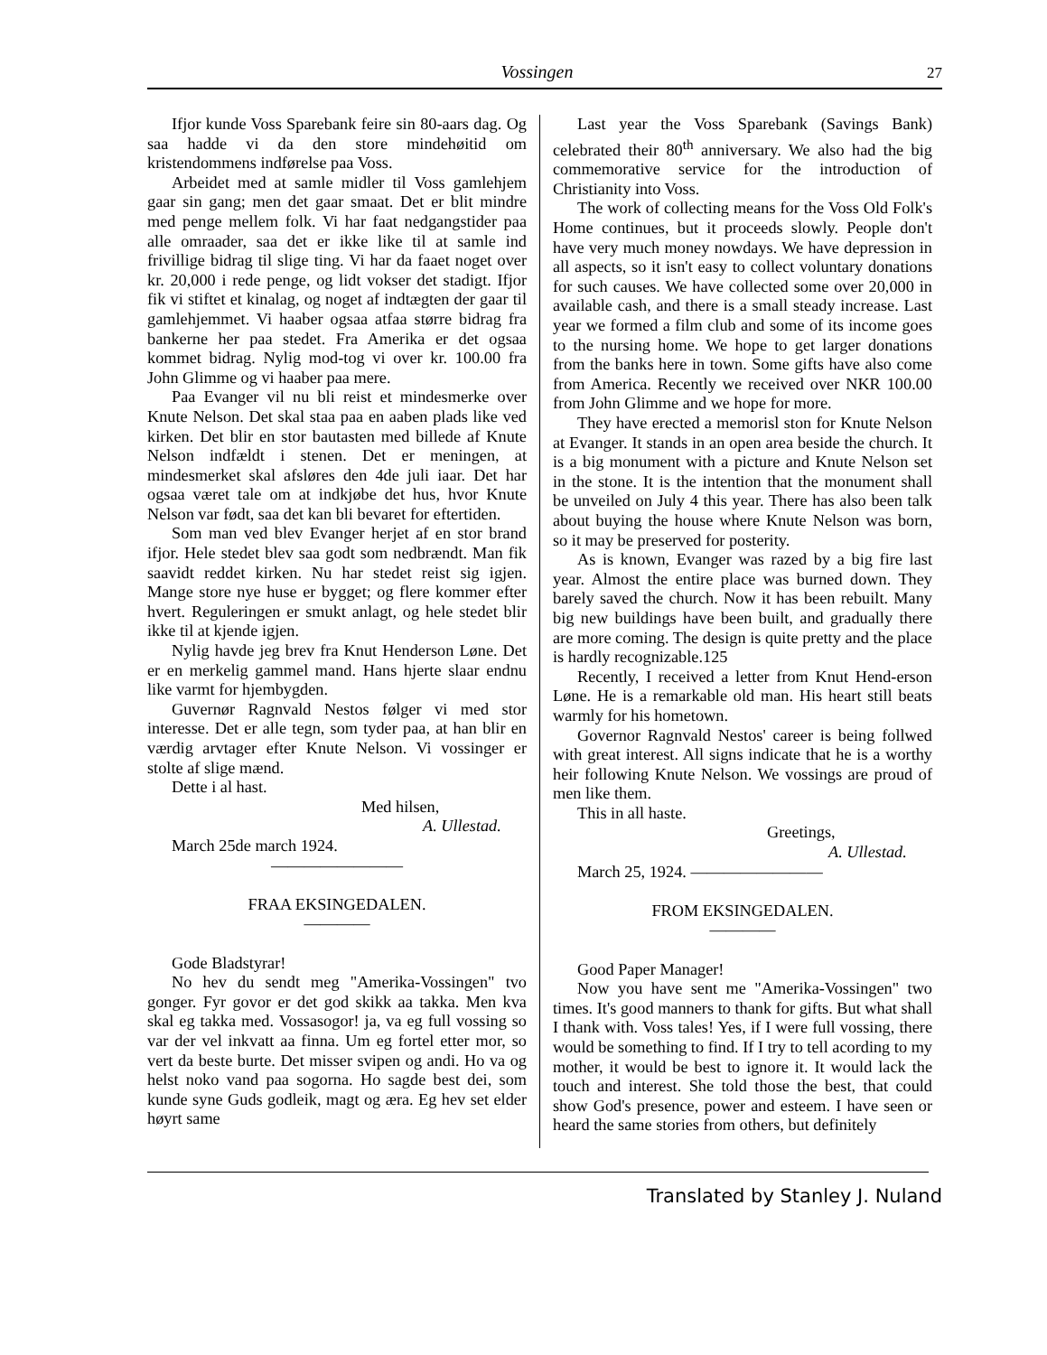Vossingen 27
Ifjor kunde Voss Sparebank feire sin 80-aars dag. Og saa hadde vi da den store mindehøitid om kristendommens indførelse paa Voss.
Arbeidet med at samle midler til Voss gamlehjem gaar sin gang; men det gaar smaat. Det er blit mindre med penge mellem folk. Vi har faat nedgangstider paa alle omraader, saa det er ikke like til at samle ind frivillige bidrag til slige ting. Vi har da faaet noget over kr. 20,000 i rede penge, og lidt vokser det stadigt. Ifjor fik vi stiftet et kinalag, og noget af indtægten der gaar til gamlehjemmet. Vi haaber ogsaa atfaa større bidrag fra bankerne her paa stedet. Fra Amerika er det ogsaa kommet bidrag. Nylig mod-tog vi over kr. 100.00 fra John Glimme og vi haaber paa mere.
Paa Evanger vil nu bli reist et mindesmerke over Knute Nelson. Det skal staa paa en aaben plads like ved kirken. Det blir en stor bautasten med billede af Knute Nelson indfældt i stenen. Det er meningen, at mindesmerket skal afsløres den 4de juli iaar. Det har ogsaa været tale om at indkjøbe det hus, hvor Knute Nelson var født, saa det kan bli bevaret for eftertiden.
Som man ved blev Evanger herjet af en stor brand ifjor. Hele stedet blev saa godt som nedbrændt. Man fik saavidt reddet kirken. Nu har stedet reist sig igjen. Mange store nye huse er bygget; og flere kommer efter hvert. Reguleringen er smukt anlagt, og hele stedet blir ikke til at kjende igjen.
Nylig havde jeg brev fra Knut Henderson Løne. Det er en merkelig gammel mand. Hans hjerte slaar endnu like varmt for hjembygden.
Guvernør Ragnvald Nestos følger vi med stor interesse. Det er alle tegn, som tyder paa, at han blir en værdig arvtager efter Knute Nelson. Vi vossinger er stolte af slige mænd.
Dette i al hast.
Med hilsen,
A. Ullestad.
March 25de march 1924.
————————
FRAA EKSINGEDALEN.
————
Gode Bladstyrar!
No hev du sendt meg "Amerika-Vossingen" tvo gonger. Fyr govor er det god skikk aa takka. Men kva skal eg takka med. Vossasogor! ja, va eg full vossing so var der vel inkvatt aa finna. Um eg fortel etter mor, so vert da beste burte. Det misser svipen og andi. Ho va og helst noko vand paa sogorna. Ho sagde best dei, som kunde syne Guds godleik, magt og æra. Eg hev set elder høyrt same
Last year the Voss Sparebank (Savings Bank) celebrated their 80<sup>th</sup> anniversary. We also had the big commemorative service for the introduction of Christianity into Voss.
The work of collecting means for the Voss Old Folk's Home continues, but it proceeds slowly. People don't have very much money nowdays. We have depression in all aspects, so it isn't easy to collect voluntary donations for such causes. We have collected some over 20,000 in available cash, and there is a small steady increase. Last year we formed a film club and some of its income goes to the nursing home. We hope to get larger donations from the banks here in town. Some gifts have also come from America. Recently we received over NKR 100.00 from John Glimme and we hope for more.
They have erected a memorisl ston for Knute Nelson at Evanger. It stands in an open area beside the church. It is a big monument with a picture and Knute Nelson set in the stone. It is the intention that the monument shall be unveiled on July 4 this year. There has also been talk about buying the house where Knute Nelson was born, so it may be preserved for posterity.
As is known, Evanger was razed by a big fire last year. Almost the entire place was burned down. They barely saved the church. Now it has been rebuilt. Many big new buildings have been built, and gradually there are more coming. The design is quite pretty and the place is hardly recognizable.125
Recently, I received a letter from Knut Hend-erson Løne. He is a remarkable old man. His heart still beats warmly for his hometown.
Governor Ragnvald Nestos' career is being follwed with great interest. All signs indicate that he is a worthy heir following Knute Nelson. We vossings are proud of men like them.
This in all haste.
Greetings,
A. Ullestad.
March 25, 1924. ————————
FROM EKSINGEDALEN.
————
Good Paper Manager!
Now you have sent me "Amerika-Vossingen" two times. It's good manners to thank for gifts. But what shall I thank with. Voss tales! Yes, if I were full vossing, there would be something to find. If I try to tell acording to my mother, it would be best to ignore it. It would lack the touch and interest. She told those the best, that could show God's presence, power and esteem. I have seen or heard the same stories from others, but definitely
Translated by Stanley J. Nuland